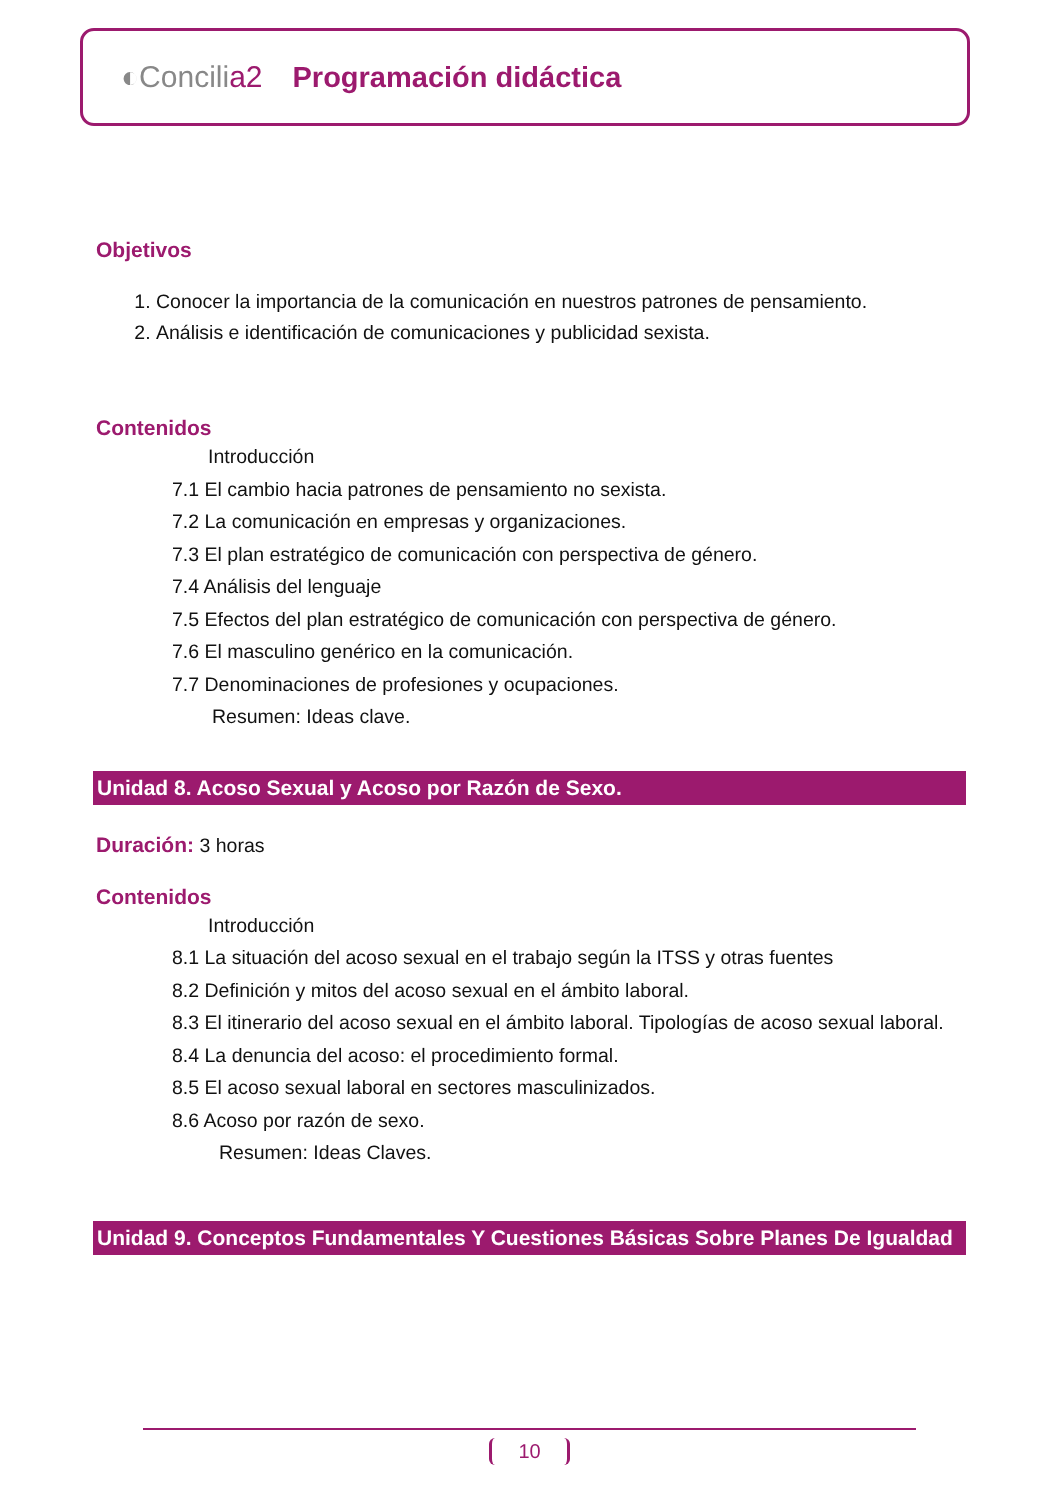◐Concilia2 Programación didáctica
Objetivos
1. Conocer la importancia de la comunicación en nuestros patrones de pensamiento.
2. Análisis e identificación de comunicaciones y publicidad sexista.
Contenidos
Introducción
7.1 El cambio hacia patrones de pensamiento no sexista.
7.2 La comunicación en empresas y organizaciones.
7.3 El plan estratégico de comunicación con perspectiva de género.
7.4 Análisis del lenguaje
7.5 Efectos del plan estratégico de comunicación con perspectiva de género.
7.6 El masculino genérico en la comunicación.
7.7 Denominaciones de profesiones y ocupaciones.
Resumen: Ideas clave.
Unidad 8. Acoso Sexual y Acoso por Razón de Sexo.
Duración: 3 horas
Contenidos
Introducción
8.1 La situación del acoso sexual en el trabajo según la ITSS y otras fuentes
8.2 Definición y mitos del acoso sexual en el ámbito laboral.
8.3 El itinerario del acoso sexual en el ámbito laboral. Tipologías de acoso sexual laboral.
8.4 La denuncia del acoso: el procedimiento formal.
8.5 El acoso sexual laboral en sectores masculinizados.
8.6 Acoso por razón de sexo.
Resumen: Ideas Claves.
Unidad 9. Conceptos Fundamentales Y Cuestiones Básicas Sobre Planes De Igualdad
10